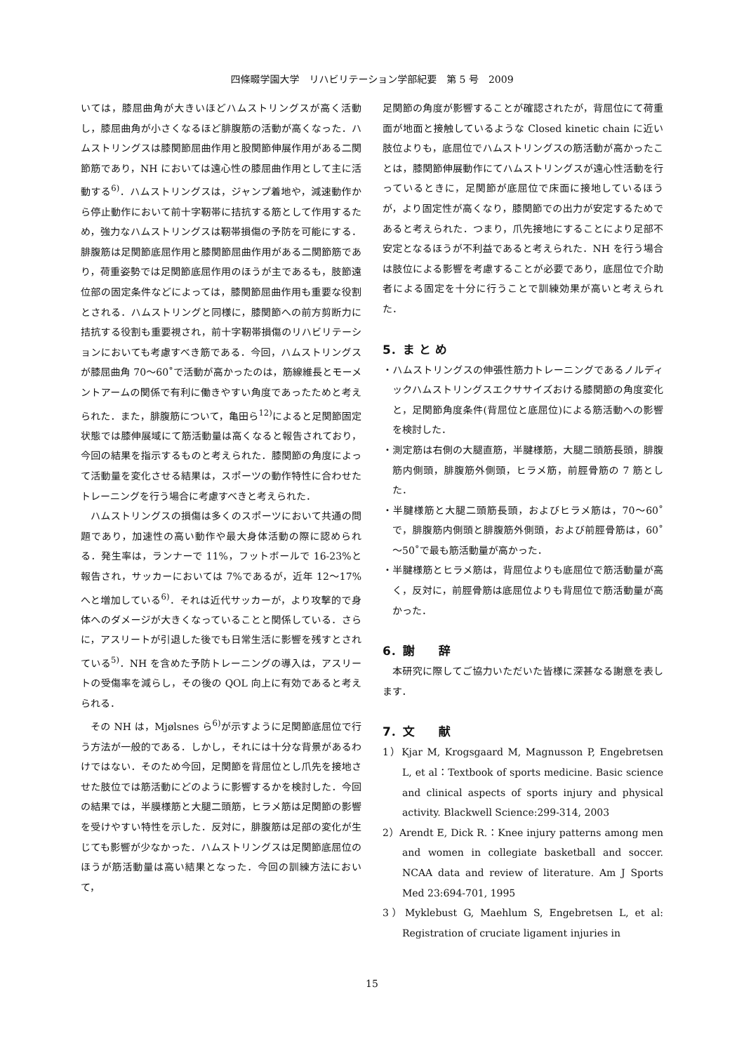四條畷学園大学　リハビリテーション学部紀要　第 5 号　2009
いては，膝屈曲角が大きいほどハムストリングスが高く活動し，膝屈曲角が小さくなるほど腓腹筋の活動が高くなった．ハムストリングスは膝関節屈曲作用と股関節伸展作用がある二関節筋であり，NH においては遠心性の膝屈曲作用として主に活動する<sup>6)</sup>．ハムストリングスは，ジャンプ着地や，減速動作から停止動作において前十字靭帯に拮抗する筋として作用するため，強力なハムストリングスは靭帯損傷の予防を可能にする．腓腹筋は足関節底屈作用と膝関節屈曲作用がある二関節筋であり，荷重姿勢では足関節底屈作用のほうが主であるも，肢節遠位部の固定条件などによっては，膝関節屈曲作用も重要な役割とされる．ハムストリングと同様に，膝関節への前方剪断力に拮抗する役割も重要視され，前十字靭帯損傷のリハビリテーションにおいても考慮すべき筋である．今回，ハムストリングスが膝屈曲角 70～60˚で活動が高かったのは，筋線維長とモーメントアームの関係で有利に働きやすい角度であったためと考えられた．また，腓腹筋について，亀田ら<sup>12)</sup>によると足関節固定状態では膝伸展域にて筋活動量は高くなると報告されており，今回の結果を指示するものと考えられた．膝関節の角度によって活動量を変化させる結果は，スポーツの動作特性に合わせたトレーニングを行う場合に考慮すべきと考えられた．
ハムストリングスの損傷は多くのスポーツにおいて共通の問題であり，加速性の高い動作や最大身体活動の際に認められる．発生率は，ランナーで 11%，フットボールで 16-23%と報告され，サッカーにおいては 7%であるが，近年 12～17%へと増加している<sup>6)</sup>．それは近代サッカーが，より攻撃的で身体へのダメージが大きくなっていることと関係している．さらに，アスリートが引退した後でも日常生活に影響を残すとされている<sup>5)</sup>．NH を含めた予防トレーニングの導入は，アスリートの受傷率を減らし，その後の QOL 向上に有効であると考えられる．
その NH は，Mjølsnes ら<sup>6)</sup>が示すように足関節底屈位で行う方法が一般的である．しかし，それには十分な背景があるわけではない．そのため今回，足関節を背屈位とし爪先を接地させた肢位では筋活動にどのように影響するかを検討した．今回の結果では，半膜様筋と大腿二頭筋，ヒラメ筋は足関節の影響を受けやすい特性を示した．反対に，腓腹筋は足部の変化が生じても影響が少なかった．ハムストリングスは足関節底屈位のほうが筋活動量は高い結果となった．今回の訓練方法において，
足関節の角度が影響することが確認されたが，背屈位にて荷重面が地面と接触しているような Closed kinetic chain に近い肢位よりも，底屈位でハムストリングスの筋活動が高かったことは，膝関節伸展動作にてハムストリングスが遠心性活動を行っているときに，足関節が底屈位で床面に接地しているほうが，より固定性が高くなり，膝関節での出力が安定するためであると考えられた．つまり，爪先接地にすることにより足部不安定となるほうが不利益であると考えられた．NH を行う場合は肢位による影響を考慮することが必要であり，底屈位で介助者による固定を十分に行うことで訓練効果が高いと考えられた．
5．ま と め
・ハムストリングスの伸張性筋力トレーニングであるノルディックハムストリングスエクササイズおける膝関節の角度変化と，足関節角度条件(背屈位と底屈位)による筋活動への影響を検討した．
・測定筋は右側の大腿直筋，半腱様筋，大腿二頭筋長頭，腓腹筋内側頭，腓腹筋外側頭，ヒラメ筋，前脛骨筋の 7 筋とした．
・半腱様筋と大腿二頭筋長頭，およびヒラメ筋は，70～60˚で，腓腹筋内側頭と腓腹筋外側頭，および前脛骨筋は，60˚～50˚で最も筋活動量が高かった．
・半腱様筋とヒラメ筋は，背屈位よりも底屈位で筋活動量が高く，反対に，前脛骨筋は底屈位よりも背屈位で筋活動量が高かった．
6．謝　　辞
本研究に際してご協力いただいた皆様に深甚なる謝意を表します．
7．文　　献
1）Kjar M, Krogsgaard M, Magnusson P, Engebretsen L, et al：Textbook of sports medicine. Basic science and clinical aspects of sports injury and physical activity. Blackwell Science:299-314, 2003
2）Arendt E, Dick R.：Knee injury patterns among men and women in collegiate basketball and soccer. NCAA data and review of literature. Am J Sports Med 23:694-701, 1995
3）Myklebust G, Maehlum S, Engebretsen L, et al: Registration of cruciate ligament injuries in
15